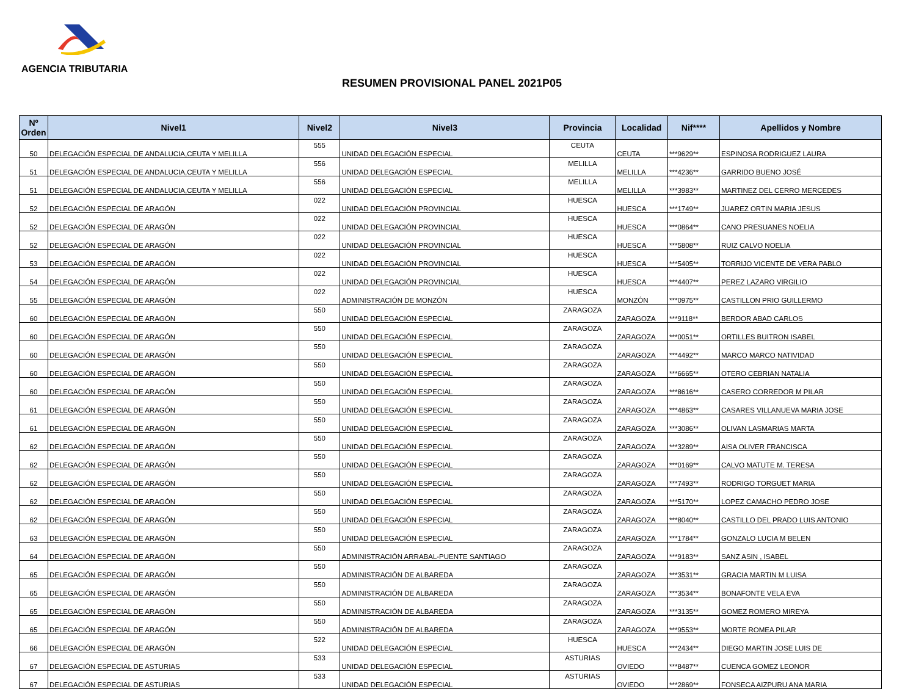AGENCIA TRIBUTARIA
RESUMEN PROVISIONAL PANEL 2021P05
| Nº Orden | Nivel1 | Nivel2 | Nivel3 | Provincia | Localidad | Nif**** | Apellidos y Nombre |
| --- | --- | --- | --- | --- | --- | --- | --- |
| 50 | DELEGACIÓN ESPECIAL DE ANDALUCIA,CEUTA Y MELILLA | 555 | UNIDAD DELEGACIÓN ESPECIAL | CEUTA | CEUTA | ***9629** | ESPINOSA RODRIGUEZ LAURA |
| 51 | DELEGACIÓN ESPECIAL DE ANDALUCIA,CEUTA Y MELILLA | 556 | UNIDAD DELEGACIÓN ESPECIAL | MELILLA | MELILLA | ***4236** | GARRIDO BUENO JOSÉ |
| 51 | DELEGACIÓN ESPECIAL DE ANDALUCIA,CEUTA Y MELILLA | 556 | UNIDAD DELEGACIÓN ESPECIAL | MELILLA | MELILLA | ***3983** | MARTINEZ DEL CERRO MERCEDES |
| 52 | DELEGACIÓN ESPECIAL DE ARAGÓN | 022 | UNIDAD DELEGACIÓN PROVINCIAL | HUESCA | HUESCA | ***1749** | JUAREZ ORTIN MARIA JESUS |
| 52 | DELEGACIÓN ESPECIAL DE ARAGÓN | 022 | UNIDAD DELEGACIÓN PROVINCIAL | HUESCA | HUESCA | ***0864** | CANO PRESUANES NOELIA |
| 52 | DELEGACIÓN ESPECIAL DE ARAGÓN | 022 | UNIDAD DELEGACIÓN PROVINCIAL | HUESCA | HUESCA | ***5808** | RUIZ CALVO NOELIA |
| 53 | DELEGACIÓN ESPECIAL DE ARAGÓN | 022 | UNIDAD DELEGACIÓN PROVINCIAL | HUESCA | HUESCA | ***5405** | TORRIJO VICENTE DE VERA PABLO |
| 54 | DELEGACIÓN ESPECIAL DE ARAGÓN | 022 | UNIDAD DELEGACIÓN PROVINCIAL | HUESCA | HUESCA | ***4407** | PEREZ LAZARO VIRGILIO |
| 55 | DELEGACIÓN ESPECIAL DE ARAGÓN | 022 | ADMINISTRACIÓN DE MONZÓN | HUESCA | MONZÓN | ***0975** | CASTILLON PRIO GUILLERMO |
| 60 | DELEGACIÓN ESPECIAL DE ARAGÓN | 550 | UNIDAD DELEGACIÓN ESPECIAL | ZARAGOZA | ZARAGOZA | ***9118** | BERDOR ABAD CARLOS |
| 60 | DELEGACIÓN ESPECIAL DE ARAGÓN | 550 | UNIDAD DELEGACIÓN ESPECIAL | ZARAGOZA | ZARAGOZA | ***0051** | ORTILLES BUITRON ISABEL |
| 60 | DELEGACIÓN ESPECIAL DE ARAGÓN | 550 | UNIDAD DELEGACIÓN ESPECIAL | ZARAGOZA | ZARAGOZA | ***4492** | MARCO MARCO NATIVIDAD |
| 60 | DELEGACIÓN ESPECIAL DE ARAGÓN | 550 | UNIDAD DELEGACIÓN ESPECIAL | ZARAGOZA | ZARAGOZA | ***6665** | OTERO CEBRIAN NATALIA |
| 60 | DELEGACIÓN ESPECIAL DE ARAGÓN | 550 | UNIDAD DELEGACIÓN ESPECIAL | ZARAGOZA | ZARAGOZA | ***8616** | CASERO CORREDOR M PILAR |
| 61 | DELEGACIÓN ESPECIAL DE ARAGÓN | 550 | UNIDAD DELEGACIÓN ESPECIAL | ZARAGOZA | ZARAGOZA | ***4863** | CASARES VILLANUEVA MARIA JOSE |
| 61 | DELEGACIÓN ESPECIAL DE ARAGÓN | 550 | UNIDAD DELEGACIÓN ESPECIAL | ZARAGOZA | ZARAGOZA | ***3086** | OLIVAN LASMARIAS MARTA |
| 62 | DELEGACIÓN ESPECIAL DE ARAGÓN | 550 | UNIDAD DELEGACIÓN ESPECIAL | ZARAGOZA | ZARAGOZA | ***3289** | AISA OLIVER FRANCISCA |
| 62 | DELEGACIÓN ESPECIAL DE ARAGÓN | 550 | UNIDAD DELEGACIÓN ESPECIAL | ZARAGOZA | ZARAGOZA | ***0169** | CALVO MATUTE M. TERESA |
| 62 | DELEGACIÓN ESPECIAL DE ARAGÓN | 550 | UNIDAD DELEGACIÓN ESPECIAL | ZARAGOZA | ZARAGOZA | ***7493** | RODRIGO TORGUET MARIA |
| 62 | DELEGACIÓN ESPECIAL DE ARAGÓN | 550 | UNIDAD DELEGACIÓN ESPECIAL | ZARAGOZA | ZARAGOZA | ***5170** | LOPEZ CAMACHO PEDRO JOSE |
| 62 | DELEGACIÓN ESPECIAL DE ARAGÓN | 550 | UNIDAD DELEGACIÓN ESPECIAL | ZARAGOZA | ZARAGOZA | ***8040** | CASTILLO DEL PRADO LUIS ANTONIO |
| 63 | DELEGACIÓN ESPECIAL DE ARAGÓN | 550 | UNIDAD DELEGACIÓN ESPECIAL | ZARAGOZA | ZARAGOZA | ***1784** | GONZALO LUCIA M BELEN |
| 64 | DELEGACIÓN ESPECIAL DE ARAGÓN | 550 | ADMINISTRACIÓN ARRABAL-PUENTE SANTIAGO | ZARAGOZA | ZARAGOZA | ***9183** | SANZ ASIN , ISABEL |
| 65 | DELEGACIÓN ESPECIAL DE ARAGÓN | 550 | ADMINISTRACIÓN DE ALBAREDA | ZARAGOZA | ZARAGOZA | ***3531** | GRACIA MARTIN M LUISA |
| 65 | DELEGACIÓN ESPECIAL DE ARAGÓN | 550 | ADMINISTRACIÓN DE ALBAREDA | ZARAGOZA | ZARAGOZA | ***3534** | BONAFONTE VELA EVA |
| 65 | DELEGACIÓN ESPECIAL DE ARAGÓN | 550 | ADMINISTRACIÓN DE ALBAREDA | ZARAGOZA | ZARAGOZA | ***3135** | GOMEZ ROMERO MIREYA |
| 65 | DELEGACIÓN ESPECIAL DE ARAGÓN | 550 | ADMINISTRACIÓN DE ALBAREDA | ZARAGOZA | ZARAGOZA | ***9553** | MORTE ROMEA PILAR |
| 66 | DELEGACIÓN ESPECIAL DE ARAGÓN | 522 | UNIDAD DELEGACIÓN ESPECIAL | HUESCA | HUESCA | ***2434** | DIEGO MARTIN JOSE LUIS DE |
| 67 | DELEGACIÓN ESPECIAL DE ASTURIAS | 533 | UNIDAD DELEGACIÓN ESPECIAL | ASTURIAS | OVIEDO | ***8487** | CUENCA GOMEZ LEONOR |
| 67 | DELEGACIÓN ESPECIAL DE ASTURIAS | 533 | UNIDAD DELEGACIÓN ESPECIAL | ASTURIAS | OVIEDO | ***2869** | FONSECA AIZPURU ANA MARIA |